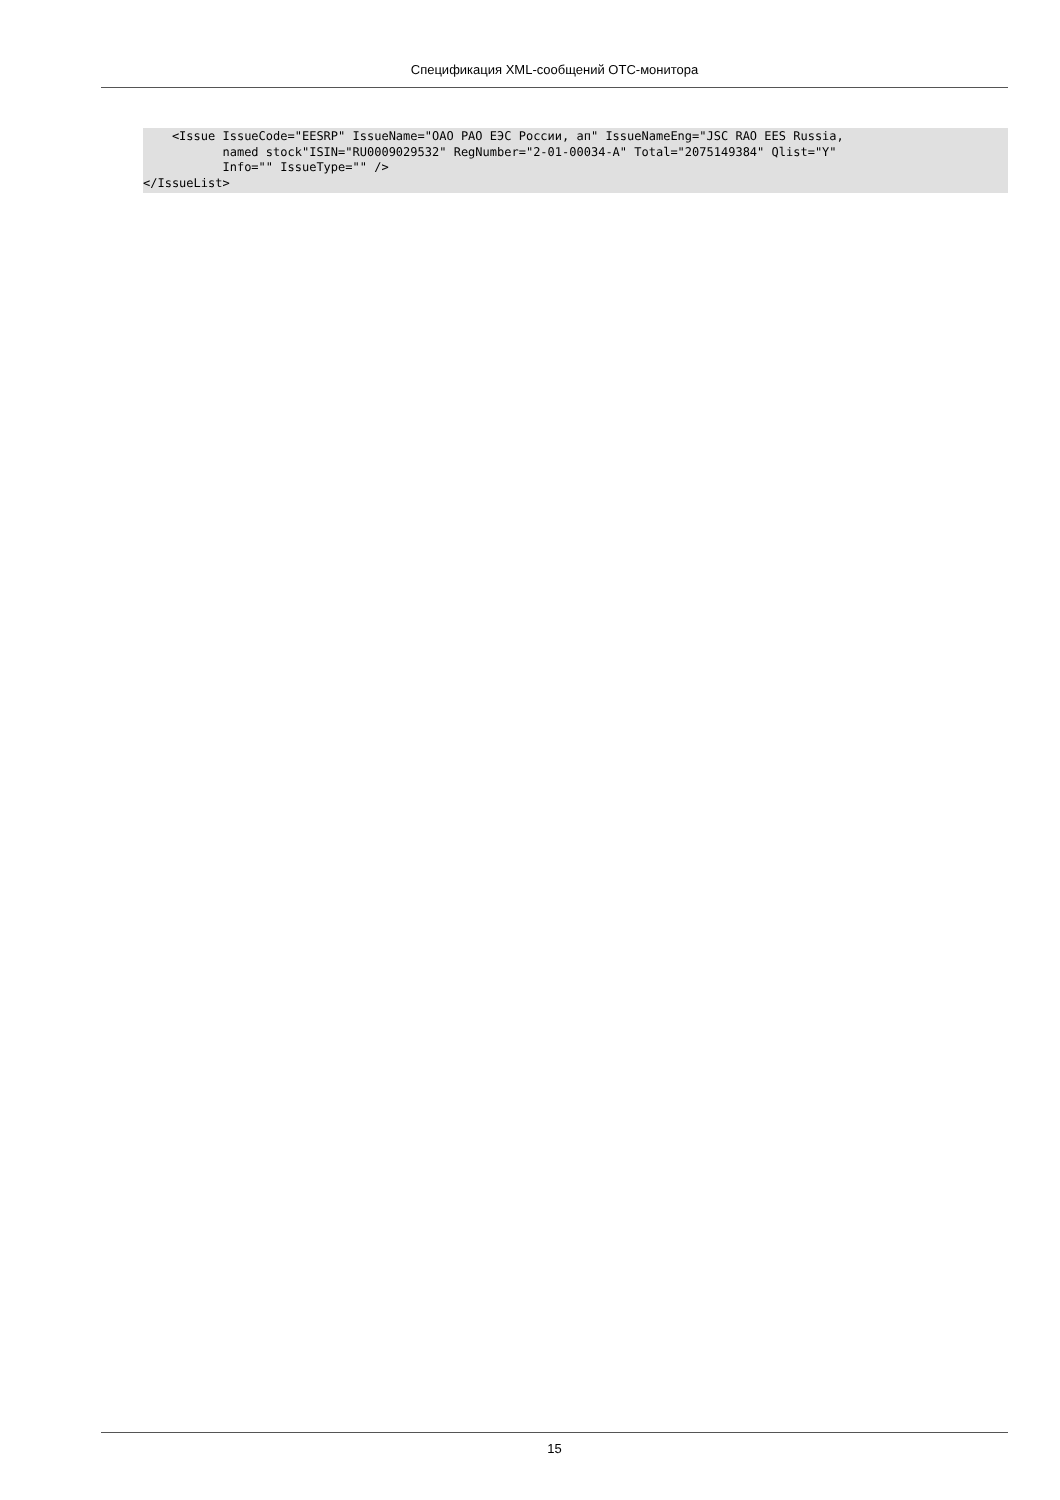Спецификация XML-сообщений OTC-монитора
    <Issue IssueCode="EESRP" IssueName="ОАО РАО ЕЭС России, ап" IssueNameEng="JSC RAO EES Russia,
           named stock"ISIN="RU0009029532" RegNumber="2-01-00034-A" Total="2075149384" Qlist="Y"
           Info="" IssueType="" />
</IssueList>
15